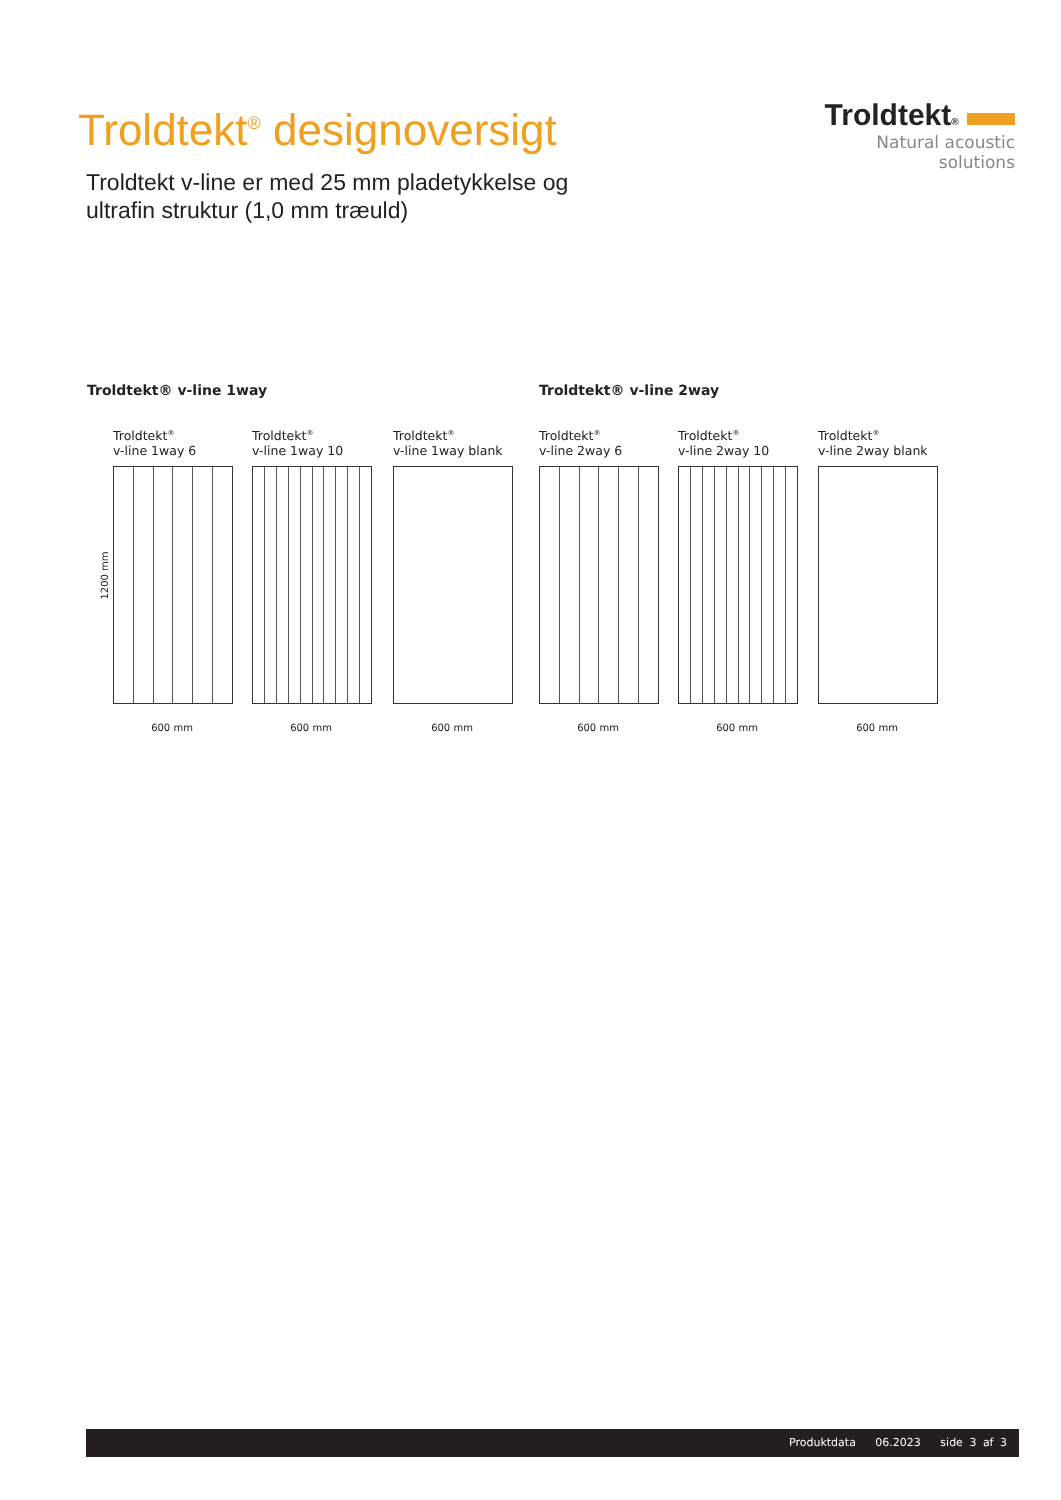Troldtekt<sup>®</sup> designoversigt
Troldtekt v-line er med 25 mm pladetykkelse og
ultrafin struktur (1,0 mm træuld)
Troldtekt®
Natural acoustic solutions
Troldtekt® v-line 1way Troldtekt® v-line 2way
1200 mm
Troldtekt<sup>®</sup>
v-line 1way 6
600 mm
Troldtekt<sup>®</sup>
v-line 1way 10
600 mm
Troldtekt<sup>®</sup>
v-line 1way blank
600 mm
Troldtekt<sup>®</sup>
v-line 2way 6
600 mm
Troldtekt<sup>®</sup>
v-line 2way 10
600 mm
Troldtekt<sup>®</sup>
v-line 2way blank
600 mm
Produktdata 06.2023 side 3 af 3